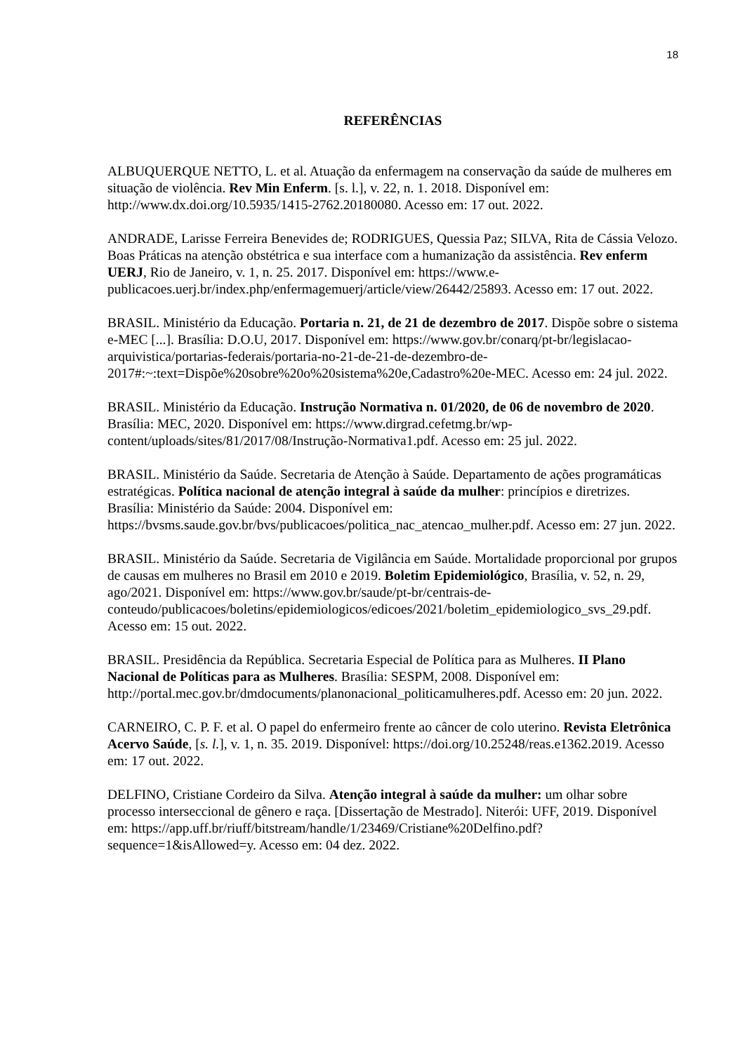18
REFERÊNCIAS
ALBUQUERQUE NETTO, L. et al. Atuação da enfermagem na conservação da saúde de mulheres em situação de violência. Rev Min Enferm. [s. l.], v. 22, n. 1. 2018. Disponível em: http://www.dx.doi.org/10.5935/1415-2762.20180080. Acesso em: 17 out. 2022.
ANDRADE, Larisse Ferreira Benevides de; RODRIGUES, Quessia Paz; SILVA, Rita de Cássia Velozo. Boas Práticas na atenção obstétrica e sua interface com a humanização da assistência. Rev enferm UERJ, Rio de Janeiro, v. 1, n. 25. 2017. Disponível em: https://www.e-publicacoes.uerj.br/index.php/enfermagemuerj/article/view/26442/25893. Acesso em: 17 out. 2022.
BRASIL. Ministério da Educação. Portaria n. 21, de 21 de dezembro de 2017. Dispõe sobre o sistema e-MEC [...]. Brasília: D.O.U, 2017. Disponível em: https://www.gov.br/conarq/pt-br/legislacao-arquivistica/portarias-federais/portaria-no-21-de-21-de-dezembro-de-2017#:~:text=Dispõe%20sobre%20o%20sistema%20e,Cadastro%20e-MEC. Acesso em: 24 jul. 2022.
BRASIL. Ministério da Educação. Instrução Normativa n. 01/2020, de 06 de novembro de 2020. Brasília: MEC, 2020. Disponível em: https://www.dirgrad.cefetmg.br/wp-content/uploads/sites/81/2017/08/Instrução-Normativa1.pdf. Acesso em: 25 jul. 2022.
BRASIL. Ministério da Saúde. Secretaria de Atenção à Saúde. Departamento de ações programáticas estratégicas. Política nacional de atenção integral à saúde da mulher: princípios e diretrizes. Brasília: Ministério da Saúde: 2004. Disponível em: https://bvsms.saude.gov.br/bvs/publicacoes/politica_nac_atencao_mulher.pdf. Acesso em: 27 jun. 2022.
BRASIL. Ministério da Saúde. Secretaria de Vigilância em Saúde. Mortalidade proporcional por grupos de causas em mulheres no Brasil em 2010 e 2019. Boletim Epidemiológico, Brasília, v. 52, n. 29, ago/2021. Disponível em: https://www.gov.br/saude/pt-br/centrais-de-conteudo/publicacoes/boletins/epidemiologicos/edicoes/2021/boletim_epidemiologico_svs_29.pdf. Acesso em: 15 out. 2022.
BRASIL. Presidência da República. Secretaria Especial de Política para as Mulheres. II Plano Nacional de Políticas para as Mulheres. Brasília: SESPM, 2008. Disponível em: http://portal.mec.gov.br/dmdocuments/planonacional_politicamulheres.pdf. Acesso em: 20 jun. 2022.
CARNEIRO, C. P. F. et al. O papel do enfermeiro frente ao câncer de colo uterino. Revista Eletrônica Acervo Saúde, [s. l.], v. 1, n. 35. 2019. Disponível: https://doi.org/10.25248/reas.e1362.2019. Acesso em: 17 out. 2022.
DELFINO, Cristiane Cordeiro da Silva. Atenção integral à saúde da mulher: um olhar sobre processo interseccional de gênero e raça. [Dissertação de Mestrado]. Niterói: UFF, 2019. Disponível em: https://app.uff.br/riuff/bitstream/handle/1/23469/Cristiane%20Delfino.pdf?sequence=1&isAllowed=y. Acesso em: 04 dez. 2022.